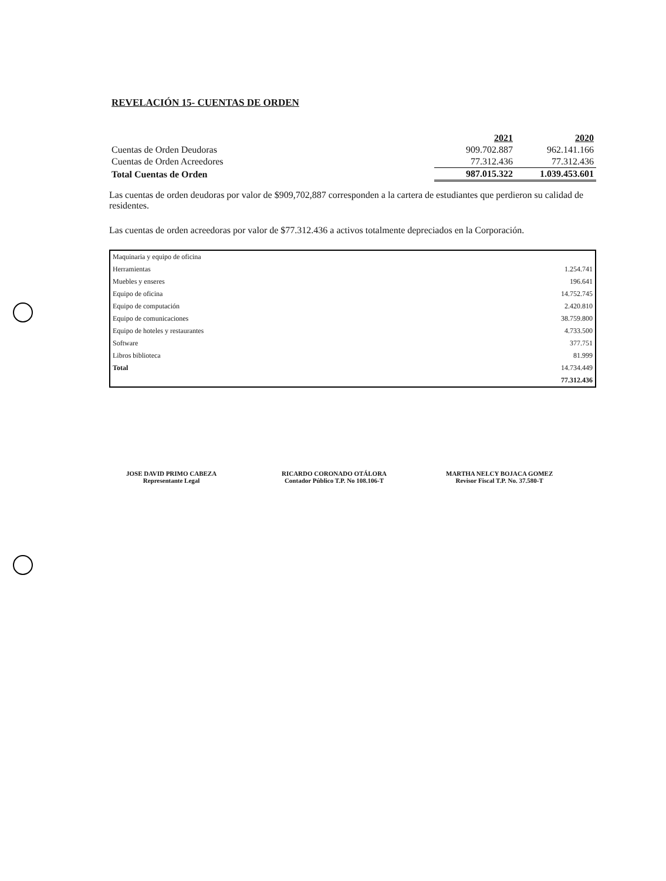REVELACIÓN 15- CUENTAS DE ORDEN
| | 2021 | 2020 |
| Cuentas de Orden Deudoras | 909.702.887 | 962.141.166 |
| Cuentas de Orden Acreedores | 77.312.436 | 77.312.436 |
| Total Cuentas de Orden | 987.015.322 | 1.039.453.601 |
Las cuentas de orden deudoras por valor de $909,702,887 corresponden a la cartera de estudiantes que perdieron su calidad de residentes.
Las cuentas de orden acreedoras por valor de $77.312.436 a activos totalmente depreciados en la Corporación.
| Maquinaria y equipo de oficina | |
| Herramientas | 1.254.741 |
| Muebles y enseres | 196.641 |
| Equipo de oficina | 14.752.745 |
| Equipo de computación | 2.420.810 |
| Equipo de comunicaciones | 38.759.800 |
| Equipo de hoteles y restaurantes | 4.733.500 |
| Software | 377.751 |
| Libros biblioteca | 81.999 |
| Total | 14.734.449 |
| | 77.312.436 |
JOSE DAVID PRIMO CABEZA
Representante Legal
RICARDO CORONADO OTÁLORA
Contador Público T.P. No 108.106-T
MARTHA NELCY BOJACA GOMEZ
Revisor Fiscal T.P. No. 37.580-T